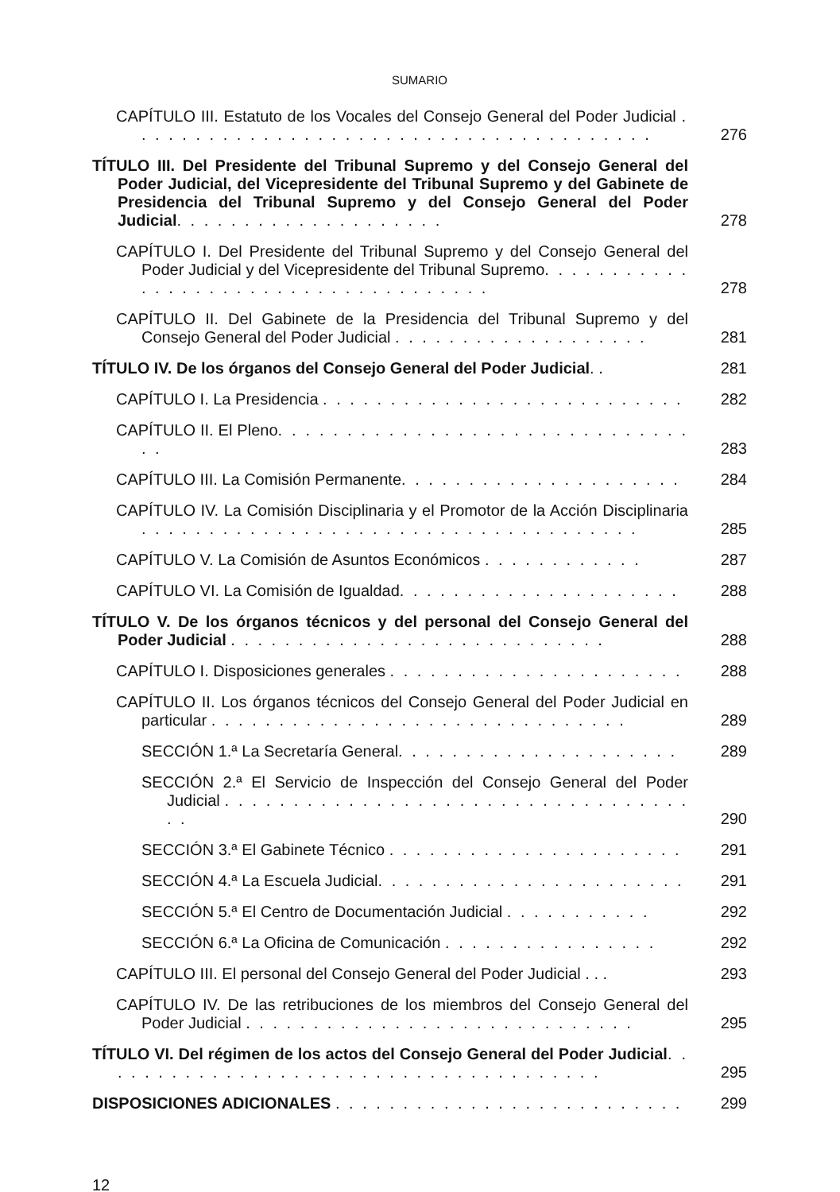SUMARIO
CAPÍTULO III. Estatuto de los Vocales del Consejo General del Poder Judicial . . . . . . . . . . . . . . . . . . . . . . . . . . . . . . . . . . . . . . .
276
TÍTULO III. Del Presidente del Tribunal Supremo y del Consejo General del Poder Judicial, del Vicepresidente del Tribunal Supremo y del Gabinete de Presidencia del Tribunal Supremo y del Consejo General del Poder Judicial. . . . . . . . . . . . . . . . . . . .
278
CAPÍTULO I. Del Presidente del Tribunal Supremo y del Consejo General del Poder Judicial y del Vicepresidente del Tribunal Supremo. . . . . . . . . . . . . . . . . . . . . . . . . . . . . . . . . . . . .
278
CAPÍTULO II. Del Gabinete de la Presidencia del Tribunal Supremo y del Consejo General del Poder Judicial . . . . . . . . . . . . . . . . . . .
281
TÍTULO IV. De los órganos del Consejo General del Poder Judicial. .
281
CAPÍTULO I. La Presidencia . . . . . . . . . . . . . . . . . . . . . . . . . . .
282
CAPÍTULO II. El Pleno. . . . . . . . . . . . . . . . . . . . . . . . . . . . . . . .
283
CAPÍTULO III. La Comisión Permanente. . . . . . . . . . . . . . . . . . . . .
284
CAPÍTULO IV. La Comisión Disciplinaria y el Promotor de la Acción Disciplinaria . . . . . . . . . . . . . . . . . . . . . . . . . . . . . . . . . . . . .
285
CAPÍTULO V. La Comisión de Asuntos Económicos . . . . . . . . . . . .
287
CAPÍTULO VI. La Comisión de Igualdad. . . . . . . . . . . . . . . . . . . . .
288
TÍTULO V. De los órganos técnicos y del personal del Consejo General del Poder Judicial . . . . . . . . . . . . . . . . . . . . . . . . . . . .
288
CAPÍTULO I. Disposiciones generales . . . . . . . . . . . . . . . . . . . . . .
288
CAPÍTULO II. Los órganos técnicos del Consejo General del Poder Judicial en particular . . . . . . . . . . . . . . . . . . . . . . . . . . . . . . .
289
SECCIÓN 1.ª La Secretaría General. . . . . . . . . . . . . . . . . . . . .
289
SECCIÓN 2.ª El Servicio de Inspección del Consejo General del Poder Judicial . . . . . . . . . . . . . . . . . . . . . . . . . . . . . . . . . . . .
290
SECCIÓN 3.ª El Gabinete Técnico . . . . . . . . . . . . . . . . . . . . . .
291
SECCIÓN 4.ª La Escuela Judicial. . . . . . . . . . . . . . . . . . . . . . .
291
SECCIÓN 5.ª El Centro de Documentación Judicial . . . . . . . . . . .
292
SECCIÓN 6.ª La Oficina de Comunicación . . . . . . . . . . . . . . . .
292
CAPÍTULO III. El personal del Consejo General del Poder Judicial . . .
293
CAPÍTULO IV. De las retribuciones de los miembros del Consejo General del Poder Judicial . . . . . . . . . . . . . . . . . . . . . . . . . . . . .
295
TÍTULO VI. Del régimen de los actos del Consejo General del Poder Judicial. . . . . . . . . . . . . . . . . . . . . . . . . . . . . . . . . . . . . .
295
DISPOSICIONES ADICIONALES . . . . . . . . . . . . . . . . . . . . . . . . . .
299
12